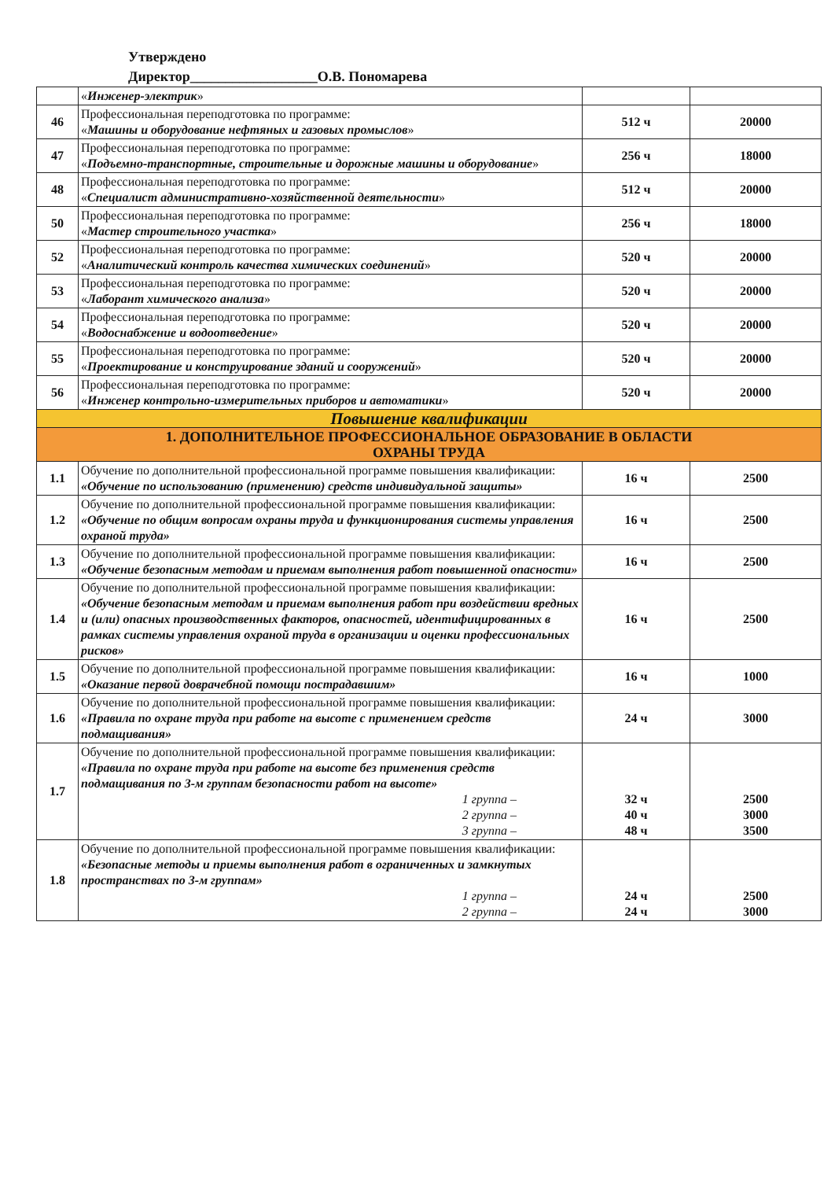Утверждено
Директор__________________О.В. Пономарева
| | « Инженер-электрик » | | |
| 46 | Профессиональная переподготовка по программе: « Машины и оборудование нефтяных и газовых промыслов » | 512 ч | 20000 |
| 47 | Профессиональная переподготовка по программе: « Подъемно-транспортные, строительные и дорожные машины и оборудование » | 256 ч | 18000 |
| 48 | Профессиональная переподготовка по программе: « Специалист административно-хозяйственной деятельности » | 512 ч | 20000 |
| 50 | Профессиональная переподготовка по программе: « Мастер строительного участка » | 256 ч | 18000 |
| 52 | Профессиональная переподготовка по программе: « Аналитический контроль качества химических соединений » | 520 ч | 20000 |
| 53 | Профессиональная переподготовка по программе: « Лаборант химического анализа » | 520 ч | 20000 |
| 54 | Профессиональная переподготовка по программе: « Водоснабжение и водоотведение » | 520 ч | 20000 |
| 55 | Профессиональная переподготовка по программе: « Проектирование и конструирование зданий и сооружений » | 520 ч | 20000 |
| 56 | Профессиональная переподготовка по программе: « Инженер контрольно-измерительных приборов и автоматики » | 520 ч | 20000 |
| Повышение квалификации | | | |
| 1. ДОПОЛНИТЕЛЬНОЕ ПРОФЕССИОНАЛЬНОЕ ОБРАЗОВАНИЕ В ОБЛАСТИ ОХРАНЫ ТРУДА | | | |
| 1.1 | Обучение по дополнительной профессиональной программе повышения квалификации: «Обучение по использованию (применению) средств индивидуальной защиты» | 16 ч | 2500 |
| 1.2 | Обучение по дополнительной профессиональной программе повышения квалификации: «Обучение по общим вопросам охраны труда и функционирования системы управления охраной труда» | 16 ч | 2500 |
| 1.3 | Обучение по дополнительной профессиональной программе повышения квалификации: «Обучение безопасным методам и приемам выполнения работ повышенной опасности» | 16 ч | 2500 |
| 1.4 | Обучение по дополнительной профессиональной программе повышения квалификации: «Обучение безопасным методам и приемам выполнения работ при воздействии вредных и (или) опасных производственных факторов, опасностей, идентифицированных в рамках системы управления охраной труда в организации и оценки профессиональных рисков» | 16 ч | 2500 |
| 1.5 | Обучение по дополнительной профессиональной программе повышения квалификации: «Оказание первой доврачебной помощи пострадавшим» | 16 ч | 1000 |
| 1.6 | Обучение по дополнительной профессиональной программе повышения квалификации: «Правила по охране труда при работе на высоте с применением средств подмащивания» | 24 ч | 3000 |
| 1.7 | Обучение по дополнительной профессиональной программе повышения квалификации: «Правила по охране труда при работе на высоте без применения средств подмащивания по 3-м группам безопасности работ на высоте» 1 группа – 2 группа – 3 группа – | 32 ч 40 ч 48 ч | 2500 3000 3500 |
| 1.8 | Обучение по дополнительной профессиональной программе повышения квалификации: «Безопасные методы и приемы выполнения работ в ограниченных и замкнутых пространствах по 3-м группам» 1 группа – 2 группа – | 24 ч 24 ч | 2500 3000 |